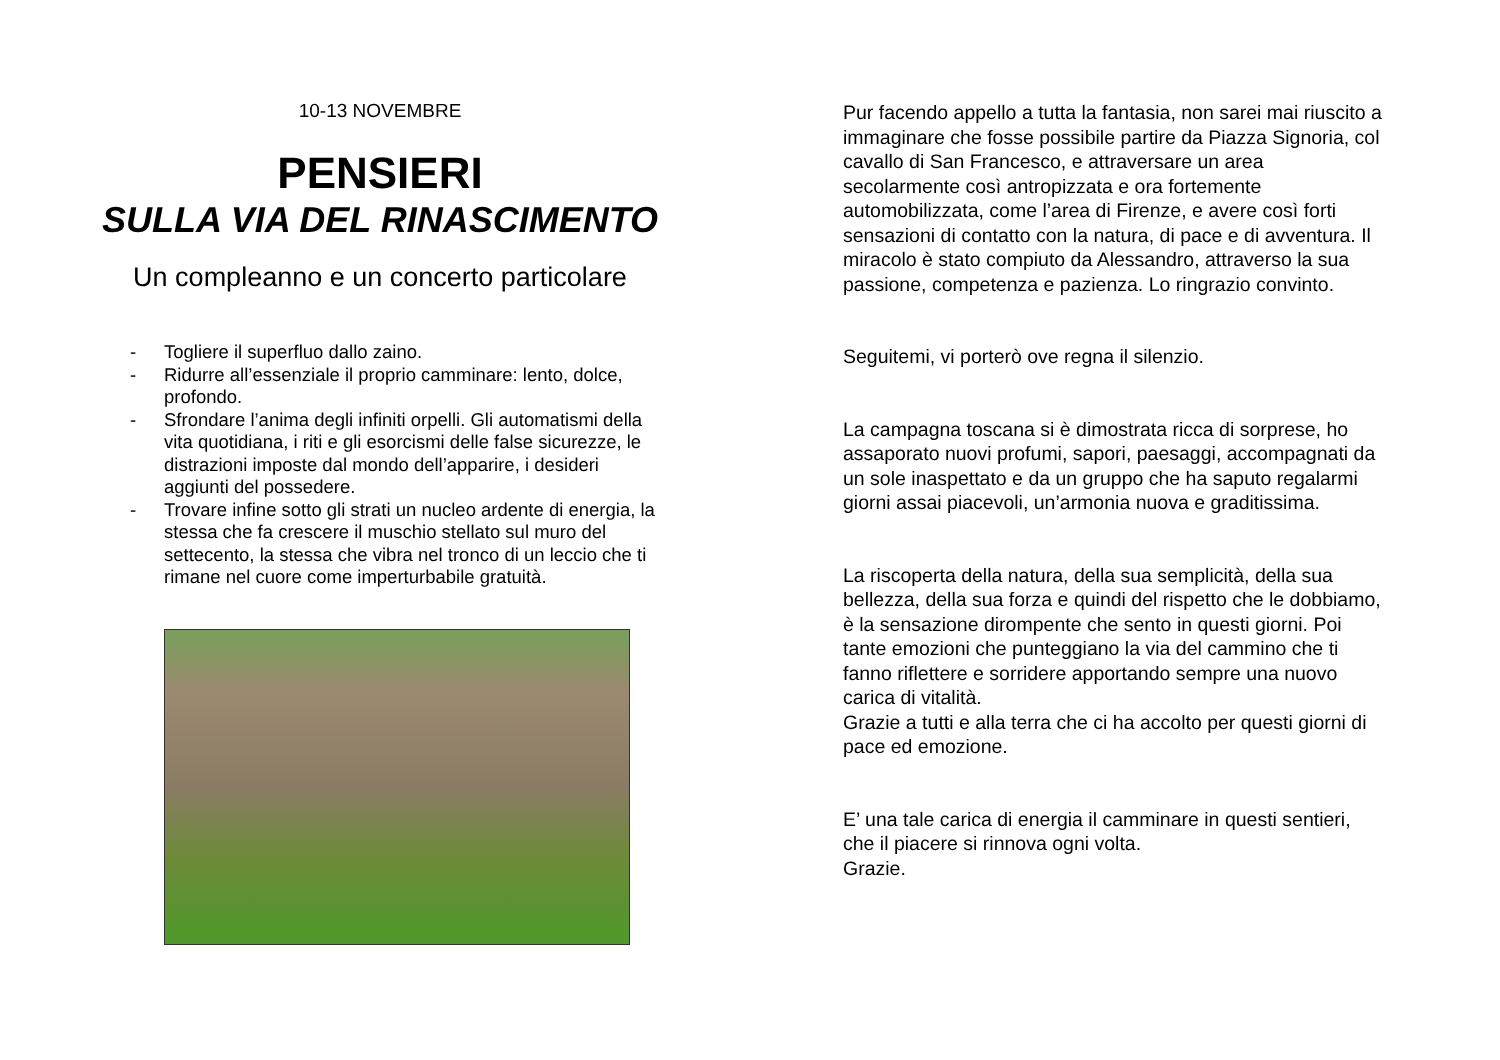10-13 NOVEMBRE
PENSIERI
SULLA VIA DEL RINASCIMENTO
Un compleanno e un concerto particolare
- Togliere il superfluo dallo zaino.
- Ridurre all’essenziale il proprio camminare: lento, dolce, profondo.
- Sfrondare l’anima degli infiniti orpelli. Gli automatismi della vita quotidiana, i riti e gli esorcismi delle false sicurezze, le distrazioni imposte dal mondo dell’apparire, i desideri aggiunti del possedere.
- Trovare infine sotto gli strati un nucleo ardente di energia, la stessa che fa crescere il muschio stellato sul muro del settecento, la stessa che vibra nel tronco di un leccio che ti rimane nel cuore come imperturbabile gratuità.
Pur facendo appello a tutta la fantasia, non sarei mai riuscito a immaginare che fosse possibile partire da Piazza Signoria, col cavallo di San Francesco, e attraversare un area secolarmente così antropizzata e ora fortemente automobilizzata, come l’area di Firenze, e avere così forti sensazioni di contatto con la natura, di pace e di avventura. Il miracolo è stato compiuto da Alessandro, attraverso la sua passione, competenza e pazienza. Lo ringrazio convinto.
Seguitemi, vi porterò ove regna il silenzio.
La campagna toscana si è dimostrata ricca di sorprese, ho assaporato nuovi profumi, sapori, paesaggi, accompagnati da un sole inaspettato e da un gruppo che ha saputo regalarmi giorni assai piacevoli, un’armonia nuova e graditissima.
La riscoperta della natura, della sua semplicità, della sua bellezza, della sua forza e quindi del rispetto che le dobbiamo, è la sensazione dirompente che sento in questi giorni. Poi tante emozioni che punteggiano la via del cammino che ti fanno riflettere e sorridere apportando sempre una nuovo carica di vitalità.
Grazie a tutti e alla terra che ci ha accolto per questi giorni di pace ed emozione.
E’ una tale carica di energia il camminare in questi sentieri, che il piacere si rinnova ogni volta.
Grazie.